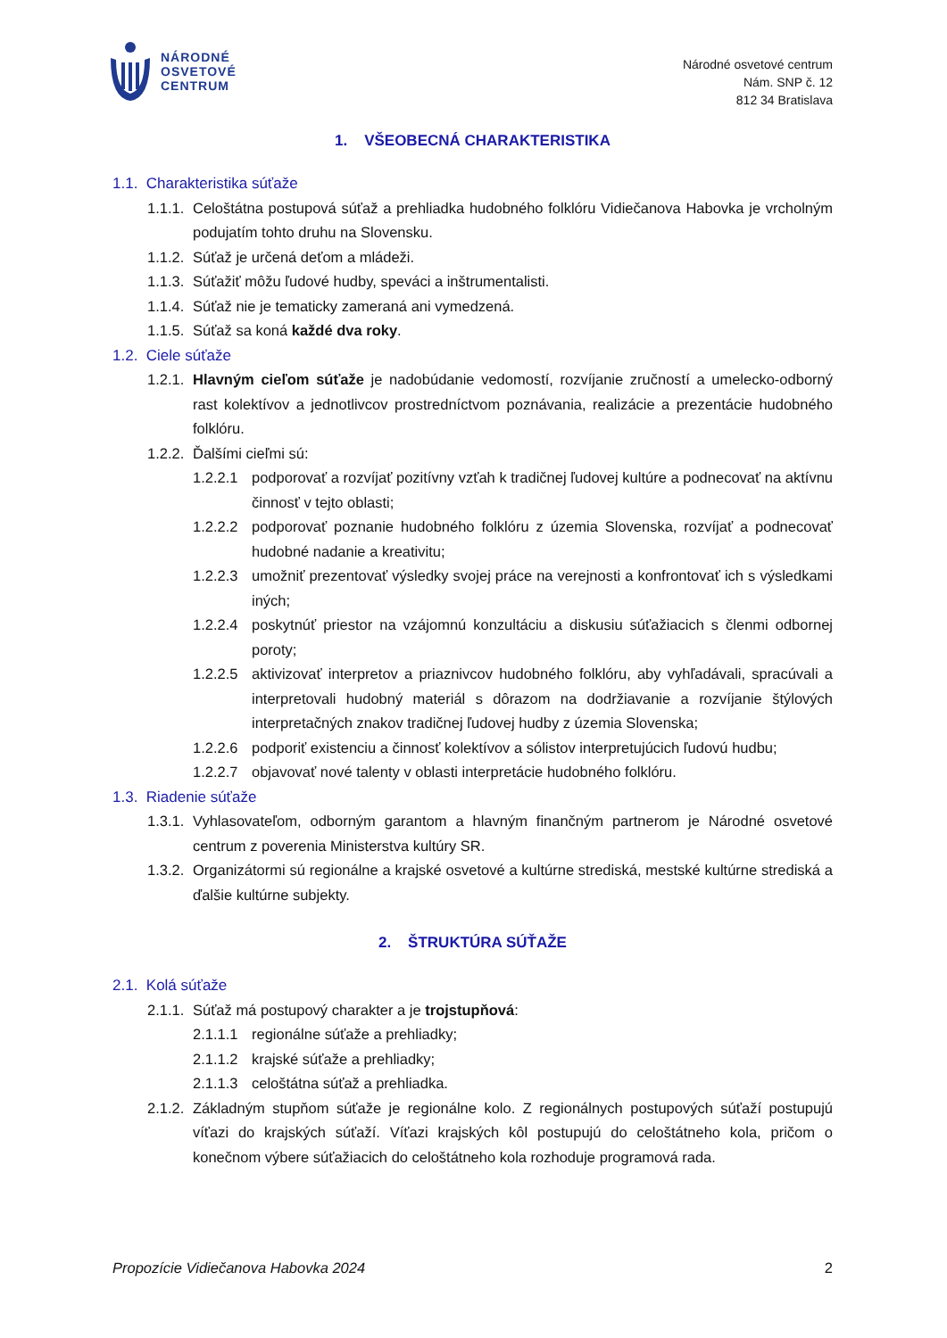NÁRODNÉ
OSVETOVÉ
CENTRUM
Národné osvetové centrum
Nám. SNP č. 12
812 34 Bratislava
1. VŠEOBECNÁ CHARAKTERISTIKA
1.1. Charakteristika súťaže
1.1.1. Celoštátna postupová súťaž a prehliadka hudobného folklóru Vidiečanova Habovka je vrcholným podujatím tohto druhu na Slovensku.
1.1.2. Súťaž je určená deťom a mládeži.
1.1.3. Súťažiť môžu ľudové hudby, speváci a inštrumentalisti.
1.1.4. Súťaž nie je tematicky zameraná ani vymedzená.
1.1.5. Súťaž sa koná každé dva roky.
1.2. Ciele súťaže
1.2.1. Hlavným cieľom súťaže je nadobúdanie vedomostí, rozvíjanie zručností a umelecko-odborný rast kolektívov a jednotlivcov prostredníctvom poznávania, realizácie a prezentácie hudobného folklóru.
1.2.2. Ďalšími cieľmi sú:
1.2.2.1 podporovať a rozvíjať pozitívny vzťah k tradičnej ľudovej kultúre a podnecovať na aktívnu činnosť v tejto oblasti;
1.2.2.2 podporovať poznanie hudobného folklóru z územia Slovenska, rozvíjať a podnecovať hudobné nadanie a kreativitu;
1.2.2.3 umožniť prezentovať výsledky svojej práce na verejnosti a konfrontovať ich s výsledkami iných;
1.2.2.4 poskytnúť priestor na vzájomnú konzultáciu a diskusiu súťažiacich s členmi odbornej poroty;
1.2.2.5 aktivizovať interpretov a priaznivcov hudobného folklóru, aby vyhľadávali, spracúvali a interpretovali hudobný materiál s dôrazom na dodržiavanie a rozvíjanie štýlových interpretačných znakov tradičnej ľudovej hudby z územia Slovenska;
1.2.2.6 podporiť existenciu a činnosť kolektívov a sólistov interpretujúcich ľudovú hudbu;
1.2.2.7 objavovať nové talenty v oblasti interpretácie hudobného folklóru.
1.3. Riadenie súťaže
1.3.1. Vyhlasovateľom, odborným garantom a hlavným finančným partnerom je Národné osvetové centrum z poverenia Ministerstva kultúry SR.
1.3.2. Organizátormi sú regionálne a krajské osvetové a kultúrne strediská, mestské kultúrne strediská a ďalšie kultúrne subjekty.
2. ŠTRUKTÚRA SÚŤAŽE
2.1. Kolá súťaže
2.1.1. Súťaž má postupový charakter a je trojstupňová:
2.1.1.1 regionálne súťaže a prehliadky;
2.1.1.2 krajské súťaže a prehliadky;
2.1.1.3 celoštátna súťaž a prehliadka.
2.1.2. Základným stupňom súťaže je regionálne kolo. Z regionálnych postupových súťaží postupujú víťazi do krajských súťaží. Víťazi krajských kôl postupujú do celoštátneho kola, pričom o konečnom výbere súťažiacich do celoštátneho kola rozhoduje programová rada.
Propozície Vidiečanova Habovka 2024 2